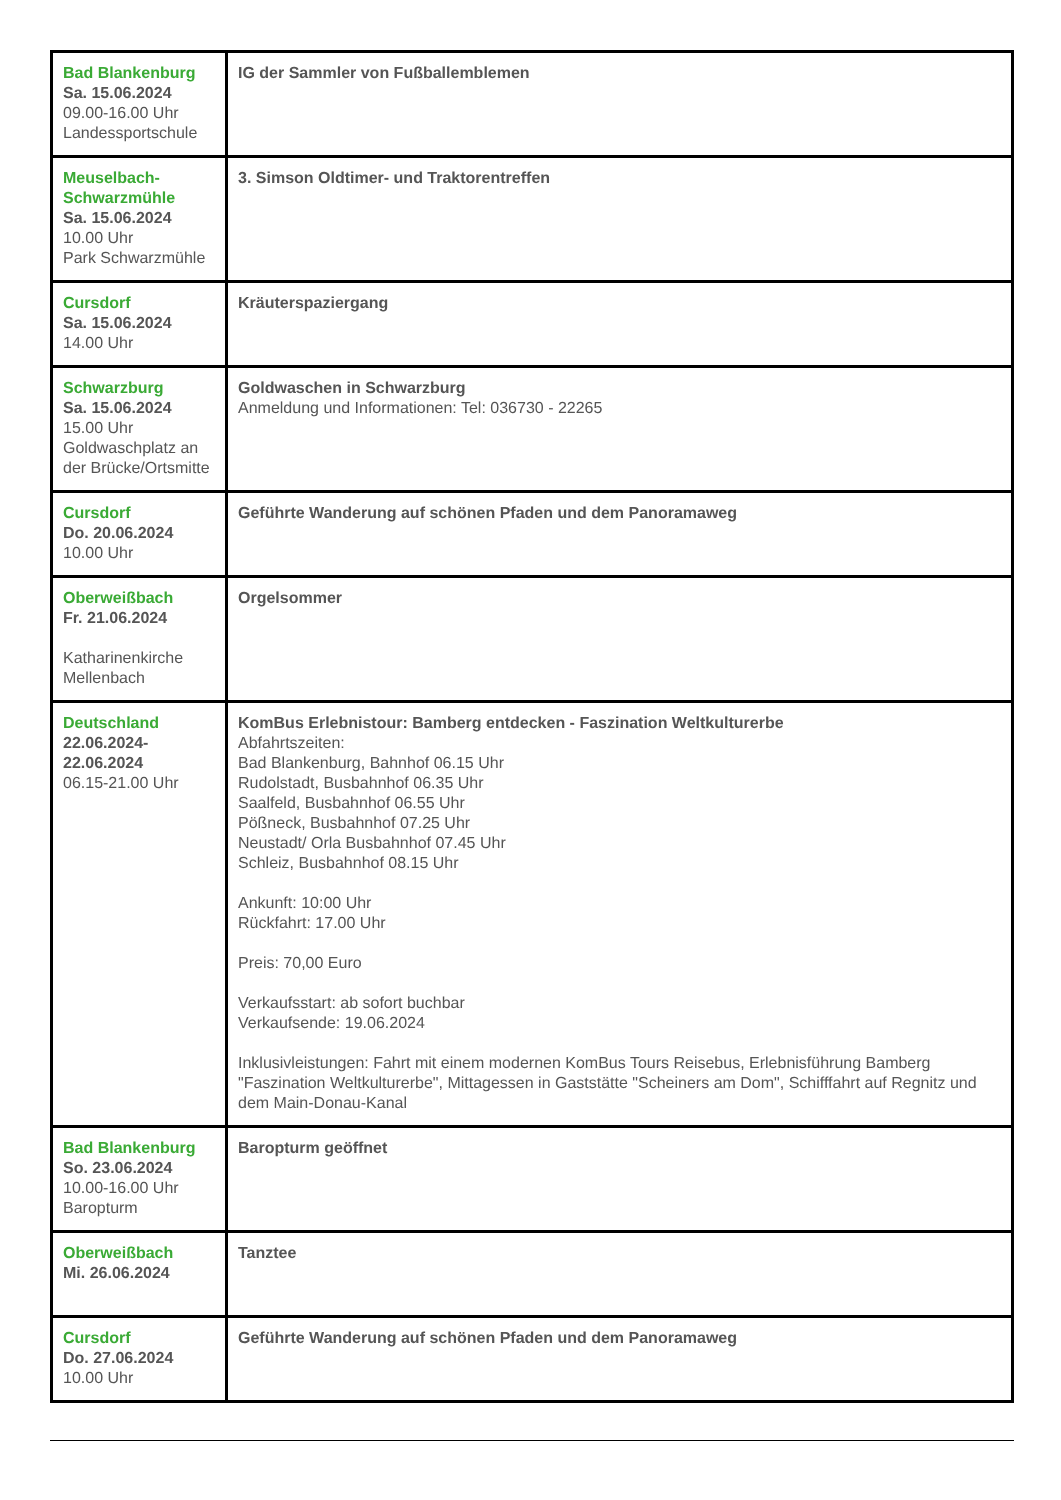| Bad Blankenburg Sa. 15.06.2024 09.00-16.00 Uhr Landessportschule | IG der Sammler von Fußballemblemen |
| Meuselbach-Schwarzmühle Sa. 15.06.2024 10.00 Uhr Park Schwarzmühle | 3. Simson Oldtimer- und Traktorentreffen |
| Cursdorf Sa. 15.06.2024 14.00 Uhr | Kräuterspaziergang |
| Schwarzburg Sa. 15.06.2024 15.00 Uhr Goldwaschplatz an der Brücke/Ortsmitte | Goldwaschen in Schwarzburg Anmeldung und Informationen: Tel: 036730 - 22265 |
| Cursdorf Do. 20.06.2024 10.00 Uhr | Geführte Wanderung auf schönen Pfaden und dem Panoramaweg |
| Oberweißbach Fr. 21.06.2024 Katharinenkirche Mellenbach | Orgelsommer |
| Deutschland 22.06.2024- 22.06.2024 06.15-21.00 Uhr | KomBus Erlebnistour: Bamberg entdecken - Faszination Weltkulturerbe Abfahrtszeiten: Bad Blankenburg, Bahnhof 06.15 Uhr Rudolstadt, Busbahnhof 06.35 Uhr Saalfeld, Busbahnhof 06.55 Uhr Pößneck, Busbahnhof 07.25 Uhr Neustadt/ Orla Busbahnhof 07.45 Uhr Schleiz, Busbahnhof 08.15 Uhr Ankunft: 10:00 Uhr Rückfahrt: 17.00 Uhr Preis: 70,00 Euro Verkaufsstart: ab sofort buchbar Verkaufsende: 19.06.2024 Inklusivleistungen: Fahrt mit einem modernen KomBus Tours Reisebus, Erlebnisführung Bamberg "Faszination Weltkulturerbe", Mittagessen in Gaststätte "Scheiners am Dom", Schifffahrt auf Regnitz und dem Main-Donau-Kanal |
| Bad Blankenburg So. 23.06.2024 10.00-16.00 Uhr Baropturm | Baropturm geöffnet |
| Oberweißbach Mi. 26.06.2024 | Tanztee |
| Cursdorf Do. 27.06.2024 10.00 Uhr | Geführte Wanderung auf schönen Pfaden und dem Panoramaweg |